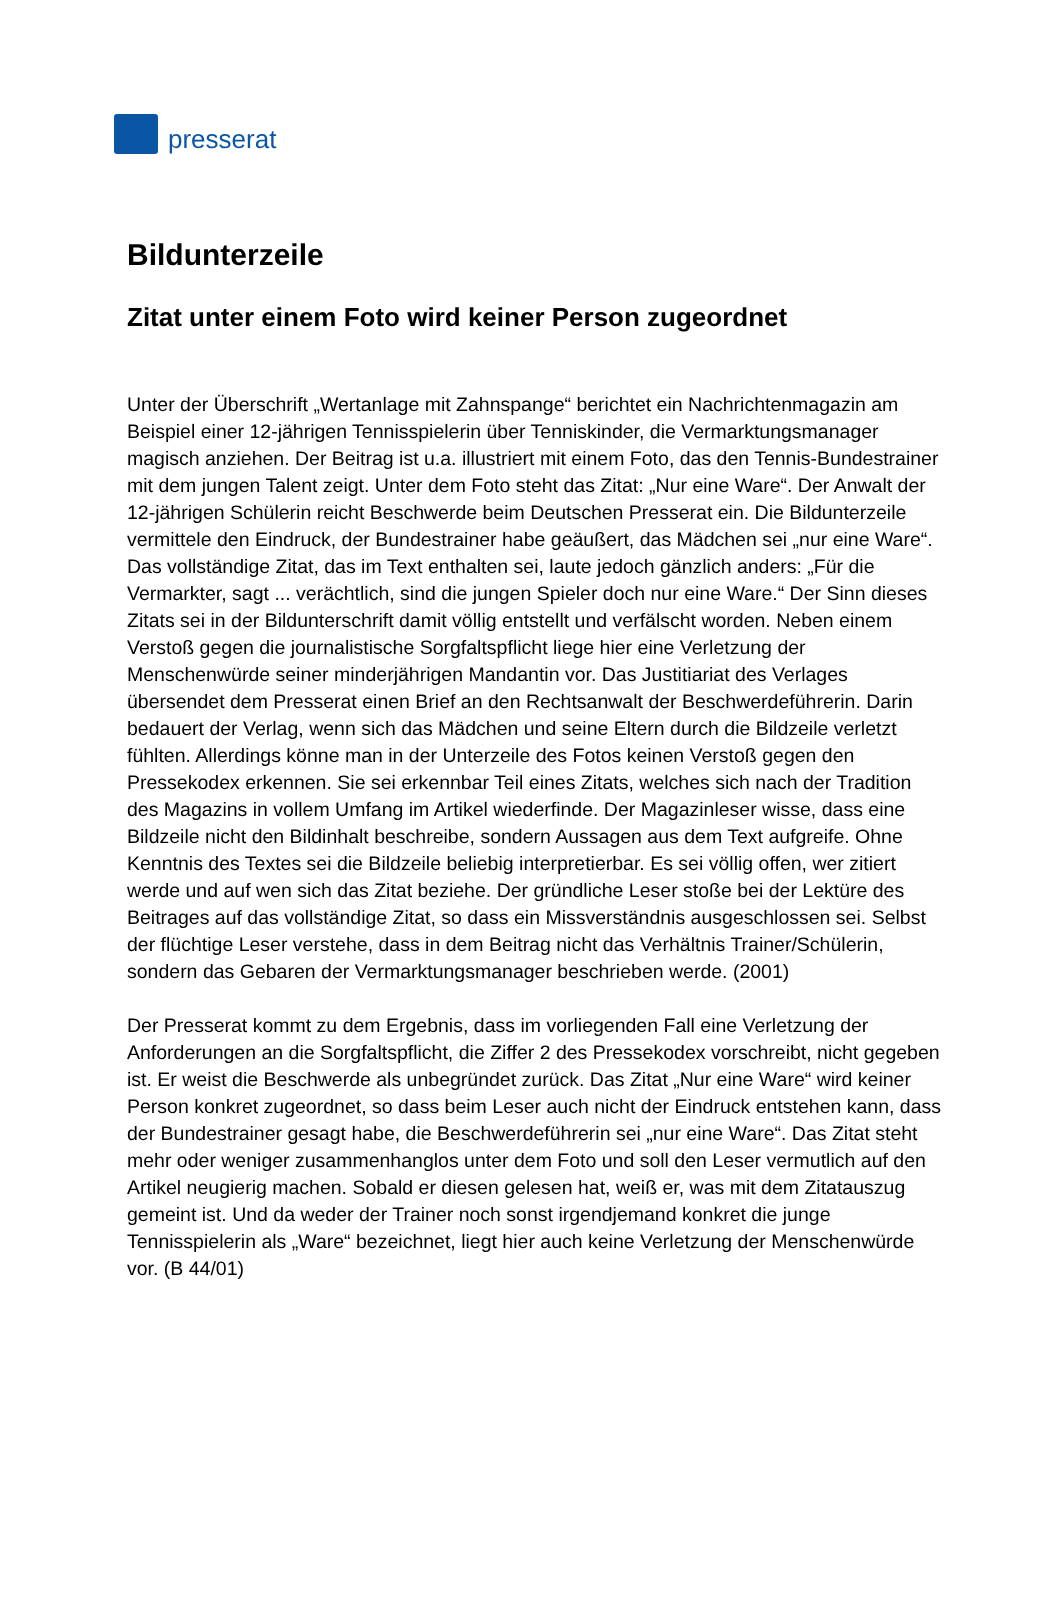presserat
Bildunterzeile
Zitat unter einem Foto wird keiner Person zugeordnet
Unter der Überschrift „Wertanlage mit Zahnspange“ berichtet ein Nachrichtenmagazin am Beispiel einer 12-jährigen Tennisspielerin über Tenniskinder, die Vermarktungsmanager magisch anziehen. Der Beitrag ist u.a. illustriert mit einem Foto, das den Tennis-Bundestrainer mit dem jungen Talent zeigt. Unter dem Foto steht das Zitat: „Nur eine Ware“. Der Anwalt der 12-jährigen Schülerin reicht Beschwerde beim Deutschen Presserat ein. Die Bildunterzeile vermittele den Eindruck, der Bundestrainer habe geäußert, das Mädchen sei „nur eine Ware“. Das vollständige Zitat, das im Text enthalten sei, laute jedoch gänzlich anders: „Für die Vermarkter, sagt ... verächtlich, sind die jungen Spieler doch nur eine Ware.“ Der Sinn dieses Zitats sei in der Bildunterschrift damit völlig entstellt und verfälscht worden. Neben einem Verstoß gegen die journalistische Sorgfaltspflicht liege hier eine Verletzung der Menschenwürde seiner minderjährigen Mandantin vor. Das Justitiariat des Verlages übersendet dem Presserat einen Brief an den Rechtsanwalt der Beschwerdeführerin. Darin bedauert der Verlag, wenn sich das Mädchen und seine Eltern durch die Bildzeile verletzt fühlten. Allerdings könne man in der Unterzeile des Fotos keinen Verstoß gegen den Pressekodex erkennen. Sie sei erkennbar Teil eines Zitats, welches sich nach der Tradition des Magazins in vollem Umfang im Artikel wiederfinde. Der Magazinleser wisse, dass eine Bildzeile nicht den Bildinhalt beschreibe, sondern Aussagen aus dem Text aufgreife. Ohne Kenntnis des Textes sei die Bildzeile beliebig interpretierbar. Es sei völlig offen, wer zitiert werde und auf wen sich das Zitat beziehe. Der gründliche Leser stoße bei der Lektüre des Beitrages auf das vollständige Zitat, so dass ein Missverständnis ausgeschlossen sei. Selbst der flüchtige Leser verstehe, dass in dem Beitrag nicht das Verhältnis Trainer/Schülerin, sondern das Gebaren der Vermarktungsmanager beschrieben werde. (2001)
Der Presserat kommt zu dem Ergebnis, dass im vorliegenden Fall eine Verletzung der Anforderungen an die Sorgfaltspflicht, die Ziffer 2 des Pressekodex vorschreibt, nicht gegeben ist. Er weist die Beschwerde als unbegründet zurück. Das Zitat „Nur eine Ware“ wird keiner Person konkret zugeordnet, so dass beim Leser auch nicht der Eindruck entstehen kann, dass der Bundestrainer gesagt habe, die Beschwerdeführerin sei „nur eine Ware“. Das Zitat steht mehr oder weniger zusammenhanglos unter dem Foto und soll den Leser vermutlich auf den Artikel neugierig machen. Sobald er diesen gelesen hat, weiß er, was mit dem Zitatauszug gemeint ist. Und da weder der Trainer noch sonst irgendjemand konkret die junge Tennisspielerin als „Ware“ bezeichnet, liegt hier auch keine Verletzung der Menschenwürde vor. (B 44/01)